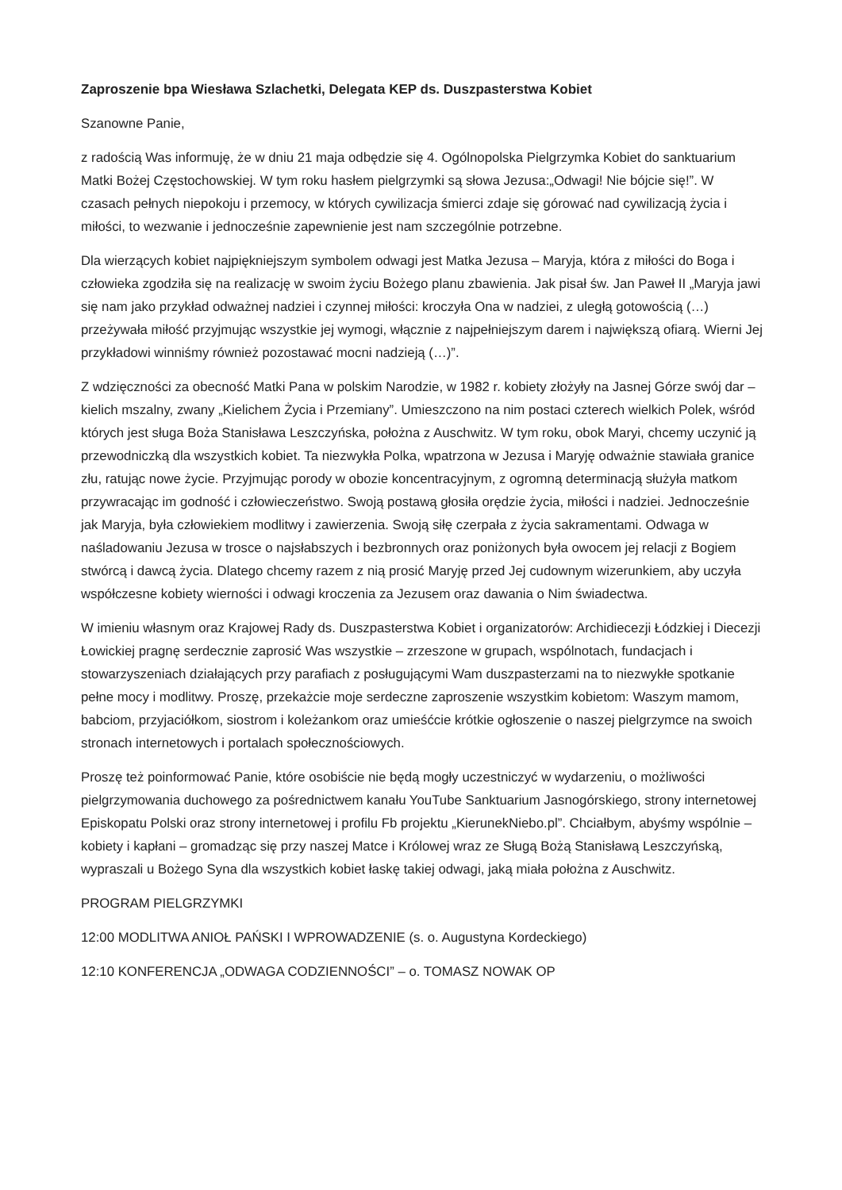Zaproszenie bpa Wiesława Szlachetki, Delegata KEP ds. Duszpasterstwa Kobiet
Szanowne Panie,
z radością Was informuję, że w dniu 21 maja odbędzie się 4. Ogólnopolska Pielgrzymka Kobiet do sanktuarium Matki Bożej Częstochowskiej. W tym roku hasłem pielgrzymki są słowa Jezusa:„Odwagi! Nie bójcie się!”. W czasach pełnych niepokoju i przemocy, w których cywilizacja śmierci zdaje się górować nad cywilizacją życia i miłości, to wezwanie i jednocześnie zapewnienie jest nam szczególnie potrzebne.
Dla wierzących kobiet najpiękniejszym symbolem odwagi jest Matka Jezusa – Maryja, która z miłości do Boga i człowieka zgodziła się na realizację w swoim życiu Bożego planu zbawienia. Jak pisał św. Jan Paweł II „Maryja jawi się nam jako przykład odważnej nadziei i czynnej miłości: kroczyła Ona w nadziei, z uległą gotowością (…) przeżywała miłość przyjmując wszystkie jej wymogi, włącznie z najpełniejszym darem i największą ofiarą. Wierni Jej przykładowi winniśmy również pozostawać mocni nadzieją (…)”.
Z wdzięczności za obecność Matki Pana w polskim Narodzie, w 1982 r. kobiety złożyły na Jasnej Górze swój dar – kielich mszalny, zwany „Kielichem Życia i Przemiany”. Umieszczono na nim postaci czterech wielkich Polek, wśród których jest sługa Boża Stanisława Leszczyńska, położna z Auschwitz. W tym roku, obok Maryi, chcemy uczynić ją przewodniczką dla wszystkich kobiet. Ta niezwykła Polka, wpatrzona w Jezusa i Maryję odważnie stawiała granice złu, ratując nowe życie. Przyjmując porody w obozie koncentracyjnym, z ogromną determinacją służyła matkom przywracając im godność i człowieczeństwo. Swoją postawą głosiła orędzie życia, miłości i nadziei. Jednocześnie jak Maryja, była człowiekiem modlitwy i zawierzenia. Swoją siłę czerpała z życia sakramentami. Odwaga w naśladowaniu Jezusa w trosce o najsłabszych i bezbronnych oraz poniżonych była owocem jej relacji z Bogiem stwórcą i dawcą życia. Dlatego chcemy razem z nią prosić Maryję przed Jej cudownym wizerunkiem, aby uczyła współczesne kobiety wierności i odwagi kroczenia za Jezusem oraz dawania o Nim świadectwa.
W imieniu własnym oraz Krajowej Rady ds. Duszpasterstwa Kobiet i organizatorów: Archidiecezji Łódzkiej i Diecezji Łowickiej pragnę serdecznie zaprosić Was wszystkie – zrzeszone w grupach, wspólnotach, fundacjach i stowarzyszeniach działających przy parafiach z posługującymi Wam duszpasterzami na to niezwykłe spotkanie pełne mocy i modlitwy. Proszę, przekażcie moje serdeczne zaproszenie wszystkim kobietom: Waszym mamom, babciom, przyjaciółkom, siostrom i koleżankom oraz umieśćcie krótkie ogłoszenie o naszej pielgrzymce na swoich stronach internetowych i portalach społecznościowych.
Proszę też poinformować Panie, które osobiście nie będą mogły uczestniczyć w wydarzeniu, o możliwości pielgrzymowania duchowego za pośrednictwem kanału YouTube Sanktuarium Jasnogórskiego, strony internetowej Episkopatu Polski oraz strony internetowej i profilu Fb projektu „KierunekNiebo.pl”. Chciałbym, abyśmy wspólnie – kobiety i kapłani – gromadząc się przy naszej Matce i Królowej wraz ze Sługą Bożą Stanisławą Leszczyńską, wypraszali u Bożego Syna dla wszystkich kobiet łaskę takiej odwagi, jaką miała położna z Auschwitz.
PROGRAM PIELGRZYMKI
12:00 MODLITWA ANIOŁ PAŃSKI I WPROWADZENIE (s. o. Augustyna Kordeckiego)
12:10 KONFERENCJA „ODWAGA CODZIENNOŚCI” – o. TOMASZ NOWAK OP